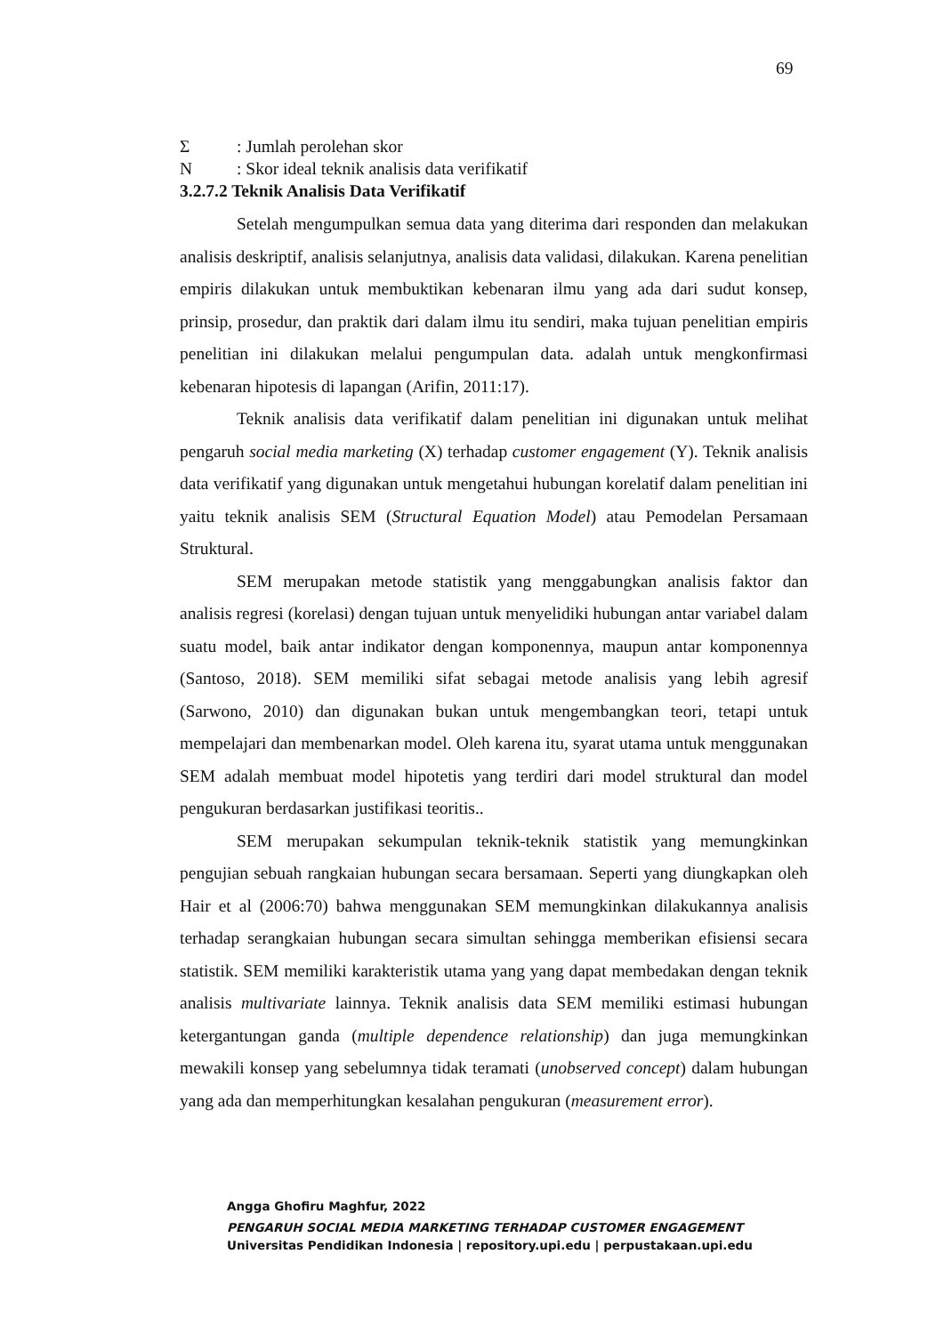69
Σ: Jumlah perolehan skor
N: Skor ideal teknik analisis data verifikatif
3.2.7.2 Teknik Analisis Data Verifikatif
Setelah mengumpulkan semua data yang diterima dari responden dan melakukan analisis deskriptif, analisis selanjutnya, analisis data validasi, dilakukan. Karena penelitian empiris dilakukan untuk membuktikan kebenaran ilmu yang ada dari sudut konsep, prinsip, prosedur, dan praktik dari dalam ilmu itu sendiri, maka tujuan penelitian empiris penelitian ini dilakukan melalui pengumpulan data. adalah untuk mengkonfirmasi kebenaran hipotesis di lapangan (Arifin, 2011:17).
Teknik analisis data verifikatif dalam penelitian ini digunakan untuk melihat pengaruh social media marketing (X) terhadap customer engagement (Y). Teknik analisis data verifikatif yang digunakan untuk mengetahui hubungan korelatif dalam penelitian ini yaitu teknik analisis SEM (Structural Equation Model) atau Pemodelan Persamaan Struktural.
SEM merupakan metode statistik yang menggabungkan analisis faktor dan analisis regresi (korelasi) dengan tujuan untuk menyelidiki hubungan antar variabel dalam suatu model, baik antar indikator dengan komponennya, maupun antar komponennya (Santoso, 2018). SEM memiliki sifat sebagai metode analisis yang lebih agresif (Sarwono, 2010) dan digunakan bukan untuk mengembangkan teori, tetapi untuk mempelajari dan membenarkan model. Oleh karena itu, syarat utama untuk menggunakan SEM adalah membuat model hipotetis yang terdiri dari model struktural dan model pengukuran berdasarkan justifikasi teoritis..
SEM merupakan sekumpulan teknik-teknik statistik yang memungkinkan pengujian sebuah rangkaian hubungan secara bersamaan. Seperti yang diungkapkan oleh Hair et al (2006:70) bahwa menggunakan SEM memungkinkan dilakukannya analisis terhadap serangkaian hubungan secara simultan sehingga memberikan efisiensi secara statistik. SEM memiliki karakteristik utama yang yang dapat membedakan dengan teknik analisis multivariate lainnya. Teknik analisis data SEM memiliki estimasi hubungan ketergantungan ganda (multiple dependence relationship) dan juga memungkinkan mewakili konsep yang sebelumnya tidak teramati (unobserved concept) dalam hubungan yang ada dan memperhitungkan kesalahan pengukuran (measurement error).
Angga Ghofiru Maghfur, 2022
PENGARUH SOCIAL MEDIA MARKETING TERHADAP CUSTOMER ENGAGEMENT
Universitas Pendidikan Indonesia | repository.upi.edu | perpustakaan.upi.edu